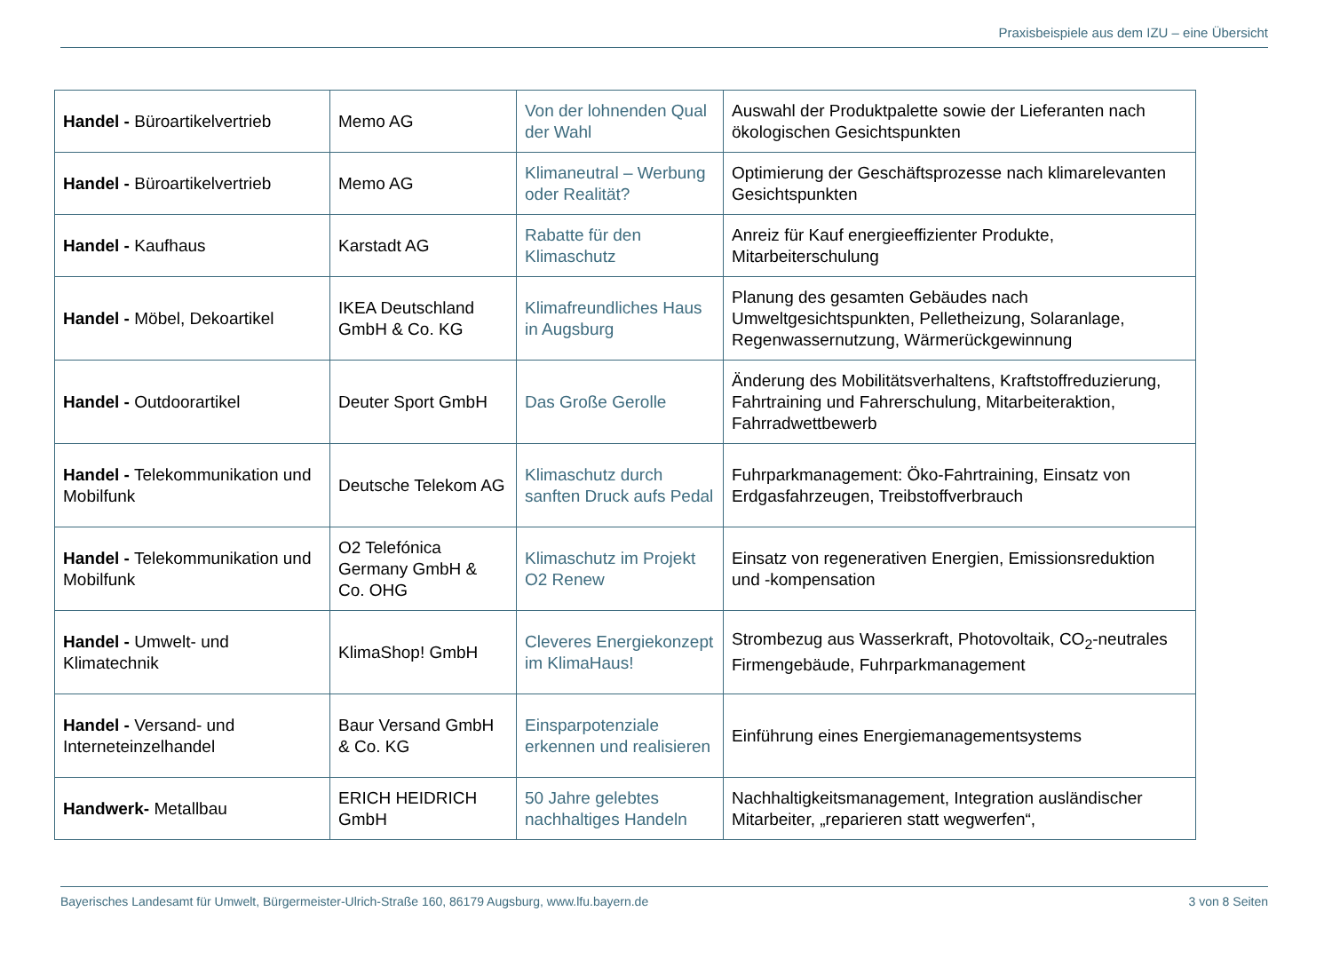Praxisbeispiele aus dem IZU – eine Übersicht
| Handel - Büroartikelvertrieb | Memo AG | Von der lohnenden Qual der Wahl | Auswahl der Produktpalette sowie der Lieferanten nach ökologischen Gesichtspunkten |
| Handel - Büroartikelvertrieb | Memo AG | Klimaneutral – Werbung oder Realität? | Optimierung der Geschäftsprozesse nach klimarelevanten Gesichtspunkten |
| Handel - Kaufhaus | Karstadt AG | Rabatte für den Klimaschutz | Anreiz für Kauf energieeffizienter Produkte, Mitarbeiterschulung |
| Handel - Möbel, Dekoartikel | IKEA Deutschland GmbH & Co. KG | Klimafreundliches Haus in Augsburg | Planung des gesamten Gebäudes nach Umweltgesichtspunkten, Pelletheizung, Solaranlage, Regenwassernutzung, Wärmerückgewinnung |
| Handel - Outdoorartikel | Deuter Sport GmbH | Das Große Gerolle | Änderung des Mobilitätsverhaltens, Kraftstoffreduzierung, Fahrtraining und Fahrerschulung, Mitarbeiteraktion, Fahrradwettbewerb |
| Handel - Telekommunikation und Mobilfunk | Deutsche Telekom AG | Klimaschutz durch sanften Druck aufs Pedal | Fuhrparkmanagement: Öko-Fahrtraining, Einsatz von Erdgasfahrzeugen, Treibstoffverbrauch |
| Handel - Telekommunikation und Mobilfunk | O2 Telefónica Germany GmbH & Co. OHG | Klimaschutz im Projekt O2 Renew | Einsatz von regenerativen Energien, Emissionsreduktion und -kompensation |
| Handel - Umwelt- und Klimatechnik | KlimaShop! GmbH | Cleveres Energiekonzept im KlimaHaus! | Strombezug aus Wasserkraft, Photovoltaik, CO<sub>2</sub>-neutrales Firmengebäude, Fuhrparkmanagement |
| Handel - Versand- und Interneteinzelhandel | Baur Versand GmbH & Co. KG | Einsparpotenziale erkennen und realisieren | Einführung eines Energiemanagementsystems |
| Handwerk- Metallbau | ERICH HEIDRICH GmbH | 50 Jahre gelebtes nachhaltiges Handeln | Nachhaltigkeitsmanagement, Integration ausländischer Mitarbeiter, „reparieren statt wegwerfen“, |
Bayerisches Landesamt für Umwelt, Bürgermeister-Ulrich-Straße 160, 86179 Augsburg, www.lfu.bayern.de 3 von 8 Seiten